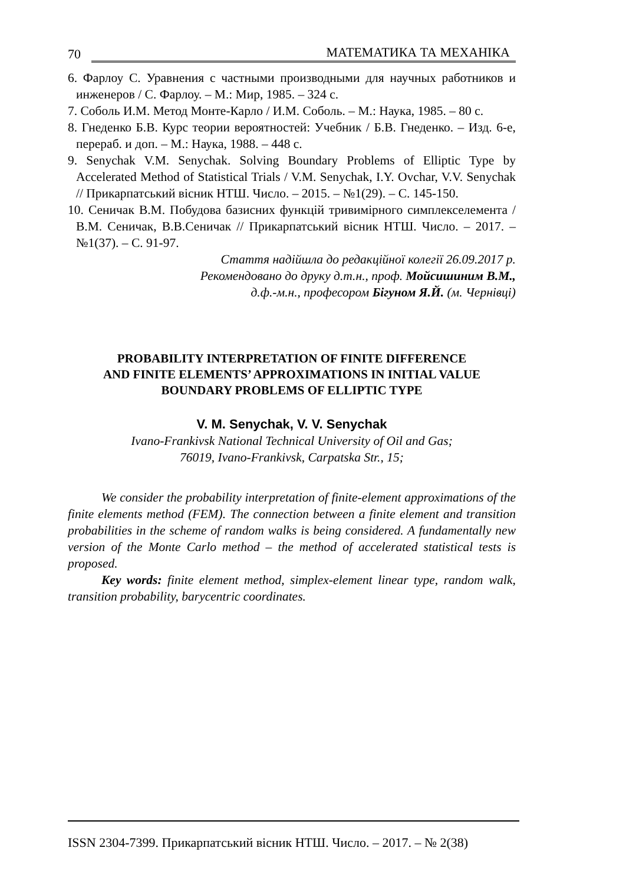70 МАТЕМАТИКА ТА МЕХАНІКА
6. Фарлоу С. Уравнения с частными производными для научных работников и инженеров / С. Фарлоу. – М.: Мир, 1985. – 324 с.
7. Соболь И.М. Метод Монте-Карло / И.М. Соболь. – М.: Наука, 1985. – 80 с.
8. Гнеденко Б.В. Курс теории вероятностей: Учебник / Б.В. Гнеденко. – Изд. 6-е, перераб. и доп. – М.: Наука, 1988. – 448 с.
9. Senychak V.M. Senychak. Solving Boundary Problems of Elliptic Type by Accelerated Method of Statistical Trials / V.M. Senychak, I.Y. Ovchar, V.V. Senychak // Прикарпатський вісник НТШ. Число. – 2015. – №1(29). – С. 145-150.
10. Сеничак В.М. Побудова базисних функцій тривимірного симплекселемента / В.М. Сеничак, В.В.Сеничак // Прикарпатський вісник НТШ. Число. – 2017. – №1(37). – С. 91-97.
Стаття надійшла до редакційної колегії 26.09.2017 р.
Рекомендовано до друку д.т.н., проф. Мойсишиним В.М.,
д.ф.-м.н., професором Бігуном Я.Й. (м. Чернівці)
PROBABILITY INTERPRETATION OF FINITE DIFFERENCE
AND FINITE ELEMENTS’ APPROXIMATIONS IN INITIAL VALUE
BOUNDARY PROBLEMS OF ELLIPTIC TYPE
V. M. Senychak, V. V. Senychak
Ivano-Frankivsk National Technical University of Oil and Gas;
76019, Ivano-Frankivsk, Carpatska Str., 15;
We consider the probability interpretation of finite-element approximations of the finite elements method (FEM). The connection between a finite element and transition probabilities in the scheme of random walks is being considered. A fundamentally new version of the Monte Carlo method – the method of accelerated statistical tests is proposed.
Key words: finite element method, simplex-element linear type, random walk, transition probability, barycentric coordinates.
ISSN 2304-7399. Прикарпатський вісник НТШ. Число. – 2017. – № 2(38)